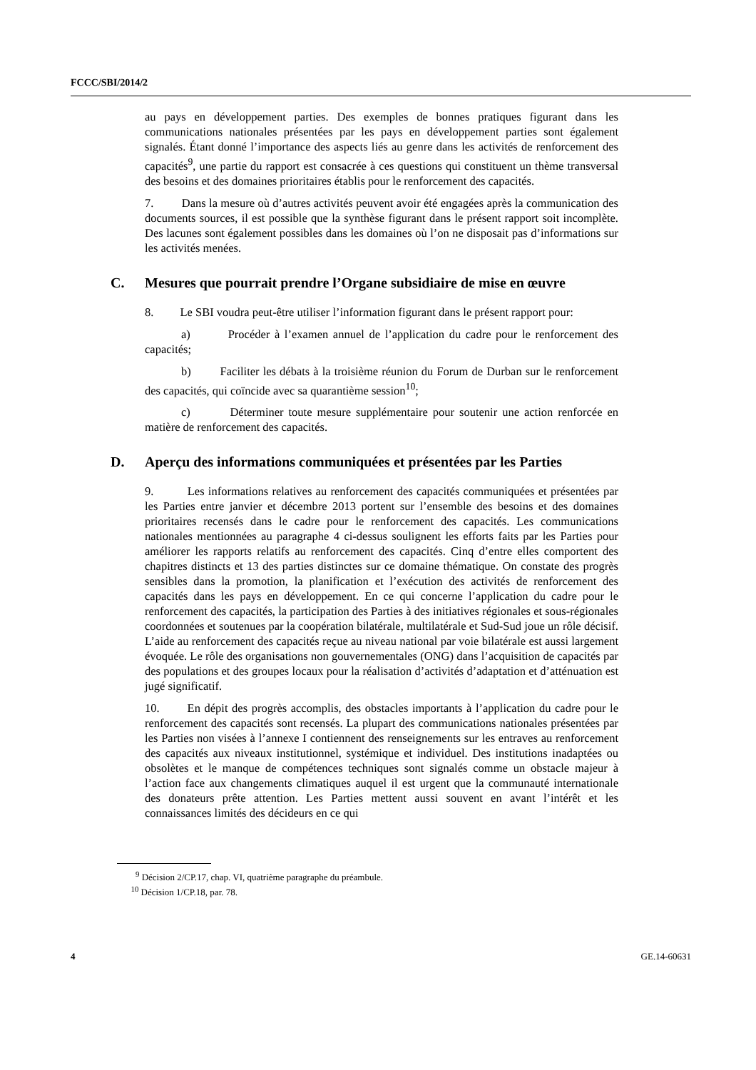FCCC/SBI/2014/2
au pays en développement parties. Des exemples de bonnes pratiques figurant dans les communications nationales présentées par les pays en développement parties sont également signalés. Étant donné l’importance des aspects liés au genre dans les activités de renforcement des capacités<sup>9</sup>, une partie du rapport est consacrée à ces questions qui constituent un thème transversal des besoins et des domaines prioritaires établis pour le renforcement des capacités.
7. Dans la mesure où d’autres activités peuvent avoir été engagées après la communication des documents sources, il est possible que la synthèse figurant dans le présent rapport soit incomplète. Des lacunes sont également possibles dans les domaines où l’on ne disposait pas d’informations sur les activités menées.
C. Mesures que pourrait prendre l’Organe subsidiaire de mise en œuvre
8. Le SBI voudra peut-être utiliser l’information figurant dans le présent rapport pour:
a) Procéder à l’examen annuel de l’application du cadre pour le renforcement des capacités;
b) Faciliter les débats à la troisième réunion du Forum de Durban sur le renforcement des capacités, qui coïncide avec sa quarantième session<sup>10</sup>;
c) Déterminer toute mesure supplémentaire pour soutenir une action renforcée en matière de renforcement des capacités.
D. Aperçu des informations communiquées et présentées par les Parties
9. Les informations relatives au renforcement des capacités communiquées et présentées par les Parties entre janvier et décembre 2013 portent sur l’ensemble des besoins et des domaines prioritaires recensés dans le cadre pour le renforcement des capacités. Les communications nationales mentionnées au paragraphe 4 ci-dessus soulignent les efforts faits par les Parties pour améliorer les rapports relatifs au renforcement des capacités. Cinq d’entre elles comportent des chapitres distincts et 13 des parties distinctes sur ce domaine thématique. On constate des progrès sensibles dans la promotion, la planification et l’exécution des activités de renforcement des capacités dans les pays en développement. En ce qui concerne l’application du cadre pour le renforcement des capacités, la participation des Parties à des initiatives régionales et sous-régionales coordonnées et soutenues par la coopération bilatérale, multilatérale et Sud-Sud joue un rôle décisif. L’aide au renforcement des capacités reçue au niveau national par voie bilatérale est aussi largement évoquée. Le rôle des organisations non gouvernementales (ONG) dans l’acquisition de capacités par des populations et des groupes locaux pour la réalisation d’activités d’adaptation et d’atténuation est jugé significatif.
10. En dépit des progrès accomplis, des obstacles importants à l’application du cadre pour le renforcement des capacités sont recensés. La plupart des communications nationales présentées par les Parties non visées à l’annexe I contiennent des renseignements sur les entraves au renforcement des capacités aux niveaux institutionnel, systémique et individuel. Des institutions inadaptées ou obsolètes et le manque de compétences techniques sont signalés comme un obstacle majeur à l’action face aux changements climatiques auquel il est urgent que la communauté internationale des donateurs prête attention. Les Parties mettent aussi souvent en avant l’intérêt et les connaissances limités des décideurs en ce qui
<sup>9</sup> Décision 2/CP.17, chap. VI, quatrième paragraphe du préambule.
<sup>10</sup> Décision 1/CP.18, par. 78.
4 GE.14-60631